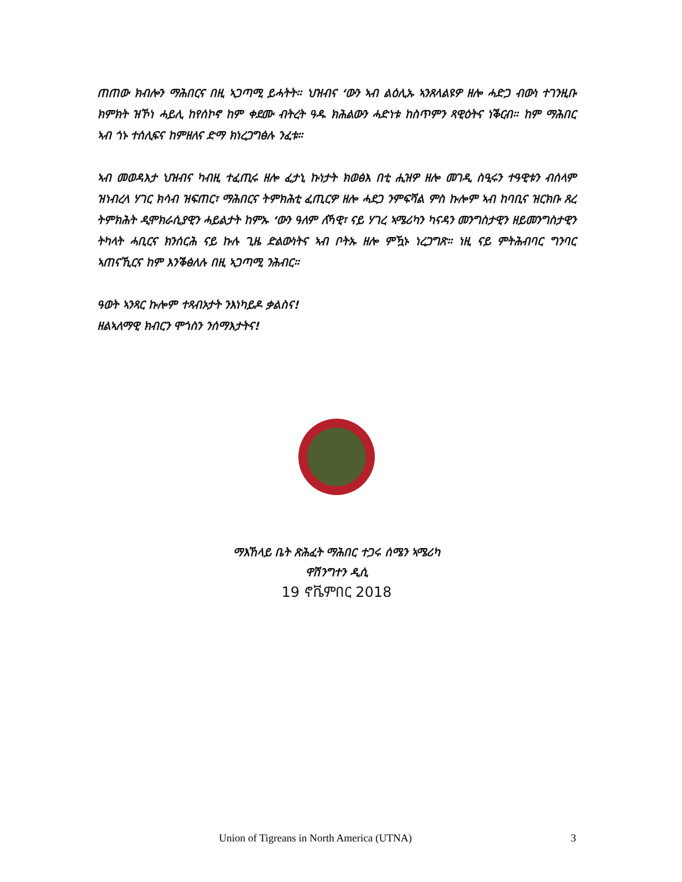ጠጠው ክብሎን ማሕበርና በዚ ኣጋጣሚ ይሓትት። ህዝብና ‘ውን ኣብ ልዕሊኡ ኣንጸላልዩዎ ዘሎ ሓድጋ ብውነ ተገንዚቡ ክምክት ዝኾነ ሓይሊ ከየሰኮኖ ከም ቀደሙ ብትረት ዓዱ ክሕልውን ሓድነቱ ከስጥምን ጻዊዕትና ነቕርብ። ከም ማሕበር ኣብ ጎኑ ተሰሊፍና ከምዘለና ድማ ክነረጋግፅሉ ንፈቱ።
ኣብ መወዳእታ ህዝብና ካብዚ ተፈጢሩ ዘሎ ፈታኒ ኩነታት ክወፅእ በቲ ሒዝዎ ዘሎ መገዲ ስዒሩን ተዓዊቱን ብሰላም ዝነብረላ ሃገር ክሳብ ዝፍጠር፣ ማሕበርና ትምክሕቲ ፈጢርዎ ዘሎ ሓደጋ ንምፍሻል ምስ ኩሎም ኣብ ከባቢና ዝርክቡ ጸረ ትምክሕት ዲሞክራሲያዊን ሓይልታት ከምኡ ‘ውን ዓለም ለኻዊ፣ ናይ ሃገረ ኣሜሪካን ካናዳን መንግስታዊን ዘይመንግስታዊን ትካላት ሓቢርና ክንሰርሕ ናይ ኩሉ ጊዜ ድልውነትና ኣብ ቦትኡ ዘሎ ምዃኑ ነረጋግጽ። ነዚ ናይ ምትሕብባር ግንባር ኣጠናኺርና ከም እንቕፅለሉ በዚ ኣጋጣሚ ንሕብር።
ዓወት ኣንጻር ኩሎም ተጻብኦታት ንእነካይዶ ቃልስና!
ዘልኣለማዊ ክብርን ሞጎስን ንሰማእታትና!
ማእኸላይ ቤት ጽሕፈት ማሕበር ተጋሩ ሰሜን ኣሜሪካ
ዋሽንግተን ዲሲ
19 ኖቬምበር 2018
Union of Tigreans in North America (UTNA) 3